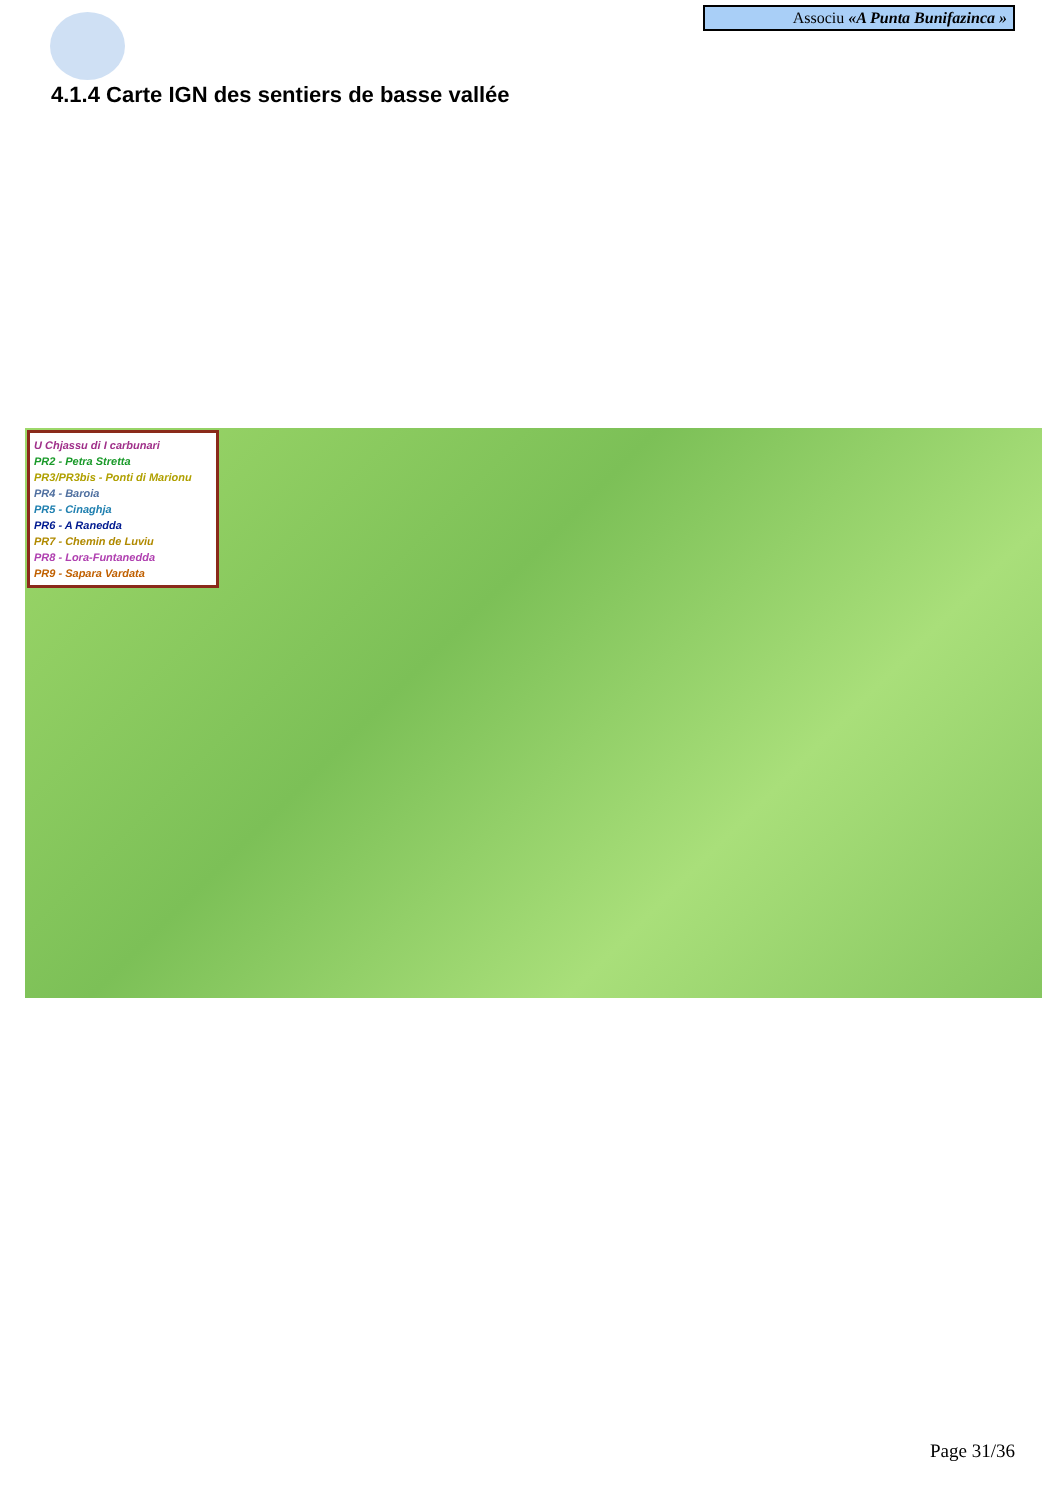Associu «A Punta Bunifazinca »
4.1.4 Carte IGN des sentiers de basse vallée
U Chjassu di I carbunari
PR2 - Petra Stretta
PR3/PR3bis - Ponti di Marionu
PR4 - Baroia
PR5 - Cinaghja
PR6 - A Ranedda
PR7 - Chemin de Luviu
PR8 - Lora-Funtanedda
PR9 - Sapara Vardata
Page 31/36